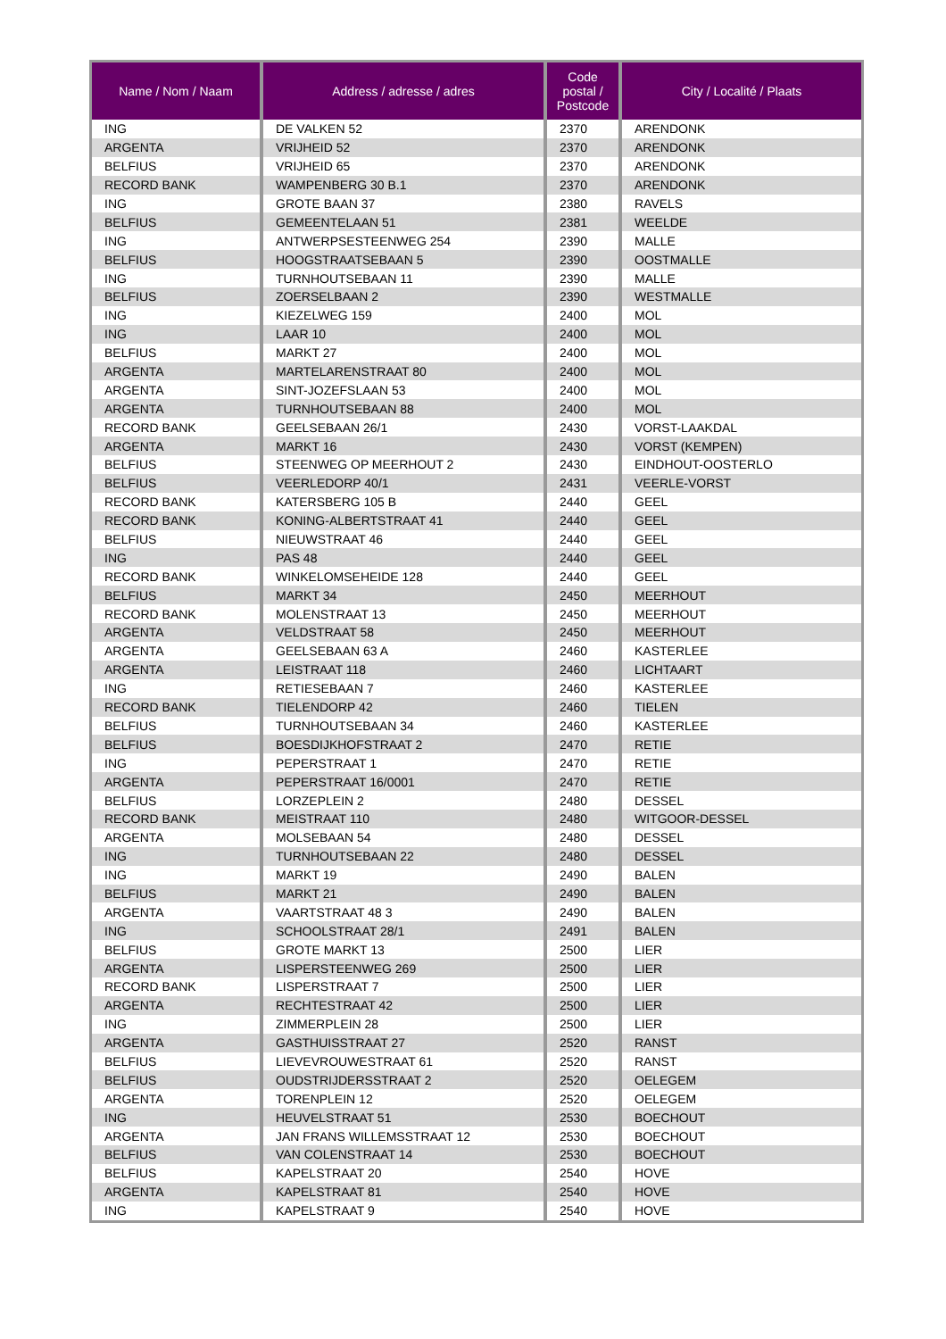| Name / Nom / Naam | Address / adresse / adres | Code postal / Postcode | City / Localité / Plaats |
| --- | --- | --- | --- |
| ING | DE VALKEN 52 | 2370 | ARENDONK |
| ARGENTA | VRIJHEID 52 | 2370 | ARENDONK |
| BELFIUS | VRIJHEID 65 | 2370 | ARENDONK |
| RECORD BANK | WAMPENBERG 30 B.1 | 2370 | ARENDONK |
| ING | GROTE BAAN 37 | 2380 | RAVELS |
| BELFIUS | GEMEENTELAAN 51 | 2381 | WEELDE |
| ING | ANTWERPSESTEENWEG 254 | 2390 | MALLE |
| BELFIUS | HOOGSTRAATSEBAAN 5 | 2390 | OOSTMALLE |
| ING | TURNHOUTSEBAAN 11 | 2390 | MALLE |
| BELFIUS | ZOERSELBAAN 2 | 2390 | WESTMALLE |
| ING | KIEZELWEG 159 | 2400 | MOL |
| ING | LAAR 10 | 2400 | MOL |
| BELFIUS | MARKT 27 | 2400 | MOL |
| ARGENTA | MARTELARENSTRAAT 80 | 2400 | MOL |
| ARGENTA | SINT-JOZEFSLAAN 53 | 2400 | MOL |
| ARGENTA | TURNHOUTSEBAAN 88 | 2400 | MOL |
| RECORD BANK | GEELSEBAAN 26/1 | 2430 | VORST-LAAKDAL |
| ARGENTA | MARKT 16 | 2430 | VORST (KEMPEN) |
| BELFIUS | STEENWEG OP MEERHOUT 2 | 2430 | EINDHOUT-OOSTERLO |
| BELFIUS | VEERLEDORP 40/1 | 2431 | VEERLE-VORST |
| RECORD BANK | KATERSBERG 105 B | 2440 | GEEL |
| RECORD BANK | KONING-ALBERTSTRAAT 41 | 2440 | GEEL |
| BELFIUS | NIEUWSTRAAT 46 | 2440 | GEEL |
| ING | PAS 48 | 2440 | GEEL |
| RECORD BANK | WINKELOMSEHEIDE 128 | 2440 | GEEL |
| BELFIUS | MARKT 34 | 2450 | MEERHOUT |
| RECORD BANK | MOLENSTRAAT 13 | 2450 | MEERHOUT |
| ARGENTA | VELDSTRAAT 58 | 2450 | MEERHOUT |
| ARGENTA | GEELSEBAAN 63 A | 2460 | KASTERLEE |
| ARGENTA | LEISTRAAT 118 | 2460 | LICHTAART |
| ING | RETIESEBAAN 7 | 2460 | KASTERLEE |
| RECORD BANK | TIELENDORP 42 | 2460 | TIELEN |
| BELFIUS | TURNHOUTSEBAAN 34 | 2460 | KASTERLEE |
| BELFIUS | BOESDIJKHOFSTRAAT 2 | 2470 | RETIE |
| ING | PEPERSTRAAT 1 | 2470 | RETIE |
| ARGENTA | PEPERSTRAAT 16/0001 | 2470 | RETIE |
| BELFIUS | LORZEPLEIN 2 | 2480 | DESSEL |
| RECORD BANK | MEISTRAAT 110 | 2480 | WITGOOR-DESSEL |
| ARGENTA | MOLSEBAAN 54 | 2480 | DESSEL |
| ING | TURNHOUTSEBAAN 22 | 2480 | DESSEL |
| ING | MARKT 19 | 2490 | BALEN |
| BELFIUS | MARKT 21 | 2490 | BALEN |
| ARGENTA | VAARTSTRAAT 48 3 | 2490 | BALEN |
| ING | SCHOOLSTRAAT 28/1 | 2491 | BALEN |
| BELFIUS | GROTE MARKT 13 | 2500 | LIER |
| ARGENTA | LISPERSTEENWEG 269 | 2500 | LIER |
| RECORD BANK | LISPERSTRAAT 7 | 2500 | LIER |
| ARGENTA | RECHTESTRAAT 42 | 2500 | LIER |
| ING | ZIMMERPLEIN 28 | 2500 | LIER |
| ARGENTA | GASTHUISSTRAAT 27 | 2520 | RANST |
| BELFIUS | LIEVEVROUWESTRAAT 61 | 2520 | RANST |
| BELFIUS | OUDSTRIJDERSSTRAAT 2 | 2520 | OELEGEM |
| ARGENTA | TORENPLEIN 12 | 2520 | OELEGEM |
| ING | HEUVELSTRAAT 51 | 2530 | BOECHOUT |
| ARGENTA | JAN FRANS WILLEMSSTRAAT 12 | 2530 | BOECHOUT |
| BELFIUS | VAN COLENSTRAAT 14 | 2530 | BOECHOUT |
| BELFIUS | KAPELSTRAAT 20 | 2540 | HOVE |
| ARGENTA | KAPELSTRAAT 81 | 2540 | HOVE |
| ING | KAPELSTRAAT 9 | 2540 | HOVE |